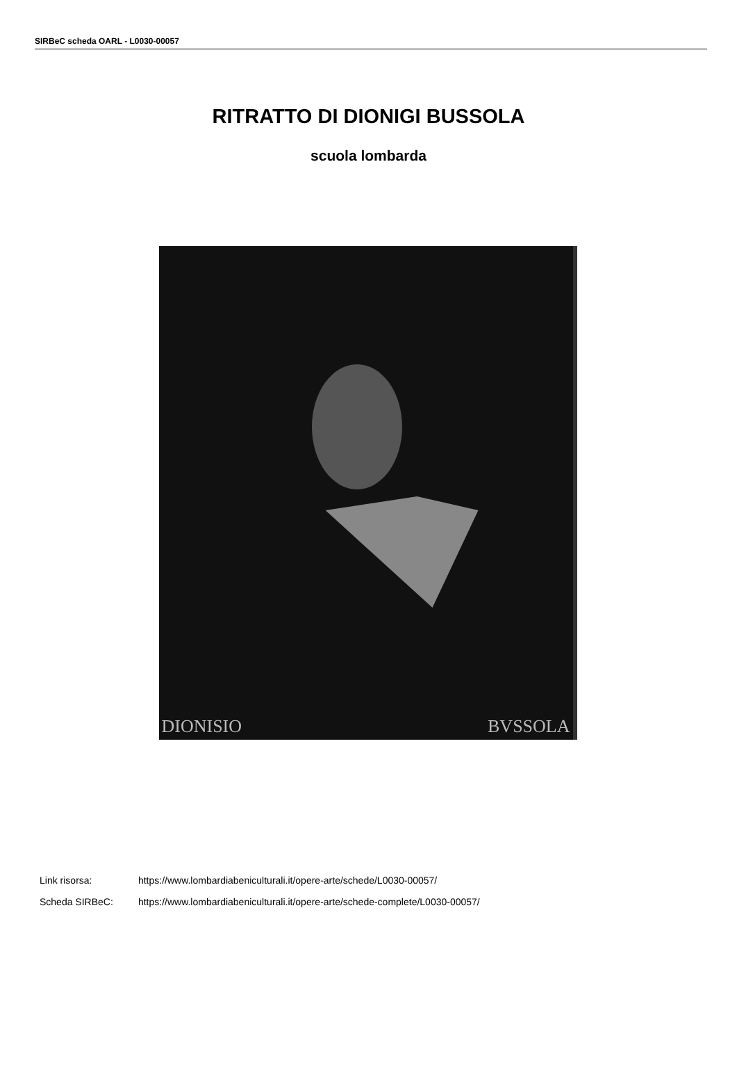SIRBeC scheda OARL - L0030-00057
RITRATTO DI DIONIGI BUSSOLA
scuola lombarda
DIONISIO BVSSOLA
Link risorsa: https://www.lombardiabeniculturali.it/opere-arte/schede/L0030-00057/
Scheda SIRBeC: https://www.lombardiabeniculturali.it/opere-arte/schede-complete/L0030-00057/